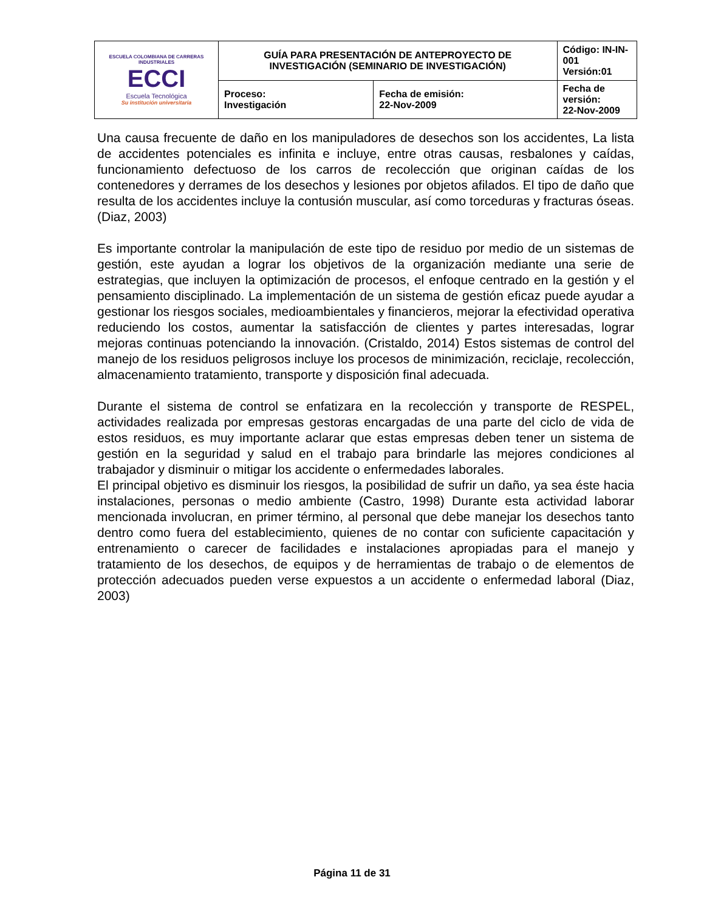| ESCUELA COLOMBIANA DE CARRERAS INDUSTRIALES ECCI Escuela Tecnológica Su institución universitaria | GUÍA PARA PRESENTACIÓN DE ANTEPROYECTO DE INVESTIGACIÓN (SEMINARIO DE INVESTIGACIÓN) | | Código: IN-IN-001 Versión:01 |
| | Proceso: Investigación | Fecha de emisión: 22-Nov-2009 | Fecha de versión: 22-Nov-2009 |
Una causa frecuente de daño en los manipuladores de desechos son los accidentes, La lista de accidentes potenciales es infinita e incluye, entre otras causas, resbalones y caídas, funcionamiento defectuoso de los carros de recolección que originan caídas de los contenedores y derrames de los desechos y lesiones por objetos afilados. El tipo de daño que resulta de los accidentes incluye la contusión muscular, así como torceduras y fracturas óseas. (Diaz, 2003)
Es importante controlar la manipulación de este tipo de residuo por medio de un sistemas de gestión, este ayudan a lograr los objetivos de la organización mediante una serie de estrategias, que incluyen la optimización de procesos, el enfoque centrado en la gestión y el pensamiento disciplinado. La implementación de un sistema de gestión eficaz puede ayudar a gestionar los riesgos sociales, medioambientales y financieros, mejorar la efectividad operativa reduciendo los costos, aumentar la satisfacción de clientes y partes interesadas, lograr mejoras continuas potenciando la innovación. (Cristaldo, 2014) Estos sistemas de control del manejo de los residuos peligrosos incluye los procesos de minimización, reciclaje, recolección, almacenamiento tratamiento, transporte y disposición final adecuada.
Durante el sistema de control se enfatizara en la recolección y transporte de RESPEL, actividades realizada por empresas gestoras encargadas de una parte del ciclo de vida de estos residuos, es muy importante aclarar que estas empresas deben tener un sistema de gestión en la seguridad y salud en el trabajo para brindarle las mejores condiciones al trabajador y disminuir o mitigar los accidente o enfermedades laborales.
El principal objetivo es disminuir los riesgos, la posibilidad de sufrir un daño, ya sea éste hacia instalaciones, personas o medio ambiente (Castro, 1998) Durante esta actividad laborar mencionada involucran, en primer término, al personal que debe manejar los desechos tanto dentro como fuera del establecimiento, quienes de no contar con suficiente capacitación y entrenamiento o carecer de facilidades e instalaciones apropiadas para el manejo y tratamiento de los desechos, de equipos y de herramientas de trabajo o de elementos de protección adecuados pueden verse expuestos a un accidente o enfermedad laboral (Diaz, 2003)
Página 11 de 31